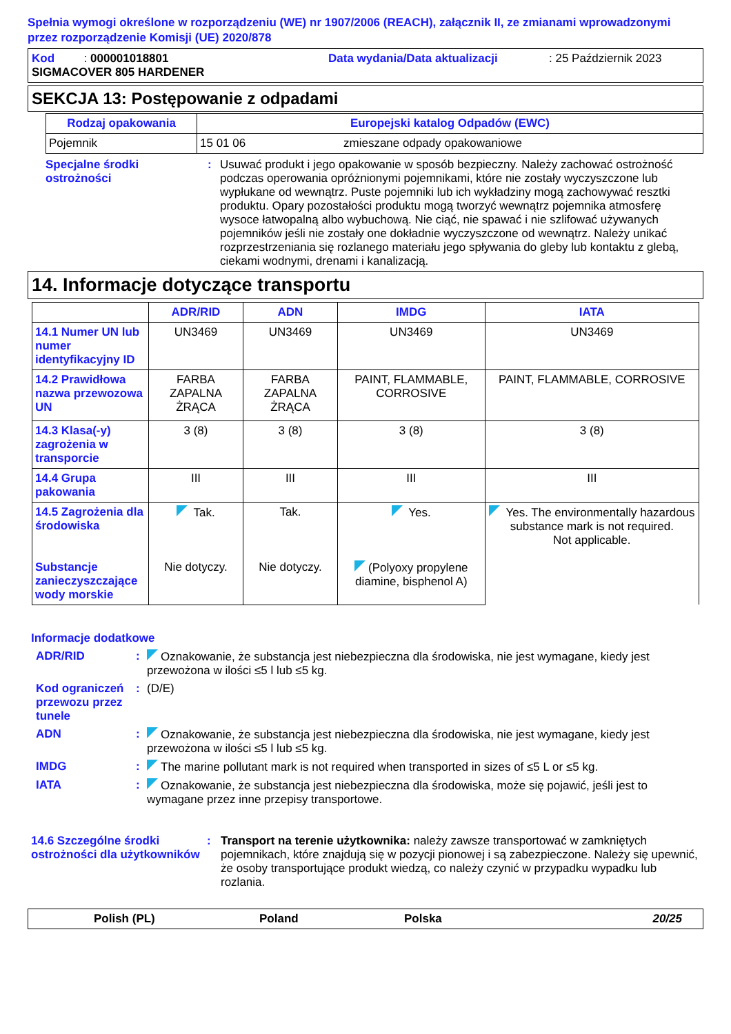Spełnia wymogi określone w rozporządzeniu (WE) nr 1907/2006 (REACH), załącznik II, ze zmianami wprowadzonymi przez rozporządzenie Komisji (UE) 2020/878
Kod : 000001018801 Data wydania/Data aktualizacji: 25 Październik 2023
SIGMACOVER 805 HARDENER
SEKCJA 13: Postępowanie z odpadami
| Rodzaj opakowania | Europejski katalog Odpadów (EWC) | |
| --- | --- | --- |
| Pojemnik | 15 01 06 | zmieszane odpady opakowaniowe |
Specjalne środki ostrożności
: Usuwać produkt i jego opakowanie w sposób bezpieczny. Należy zachować ostrożność podczas operowania opróżnionymi pojemnikami, które nie zostały wyczyszczone lub wypłukane od wewnątrz. Puste pojemniki lub ich wykładziny mogą zachowywać resztki produktu. Opary pozostałości produktu mogą tworzyć wewnątrz pojemnika atmosferę wysoce łatwopalną albo wybuchową. Nie ciąć, nie spawać i nie szlifować używanych pojemników jeśli nie zostały one dokładnie wyczyszczone od wewnątrz. Należy unikać rozprzestrzeniania się rozlanego materiału jego spływania do gleby lub kontaktu z glebą, ciekami wodnymi, drenami i kanalizacją.
14. Informacje dotyczące transportu
| | ADR/RID | ADN | IMDG | IATA |
| --- | --- | --- | --- | --- |
| 14.1 Numer UN lub numer identyfikacyjny ID | UN3469 | UN3469 | UN3469 | UN3469 |
| 14.2 Prawidłowa nazwa przewozowa UN | FARBA ZAPALNA ŻRĄCA | FARBA ZAPALNA ŻRĄCA | PAINT, FLAMMABLE, CORROSIVE | PAINT, FLAMMABLE, CORROSIVE |
| 14.3 Klasa(-y) zagrożenia w transporcie | 3 (8) | 3 (8) | 3 (8) | 3 (8) |
| 14.4 Grupa pakowania | III | III | III | III |
| 14.5 Zagrożenia dla środowiska | Tak. | Tak. | Yes. | Yes. The environmentally hazardous substance mark is not required. Not applicable. |
| Substancje zanieczyszczające wody morskie | Nie dotyczy. | Nie dotyczy. | (Polyoxy propylene diamine, bisphenol A) | |
Informacje dodatkowe
ADR/RID : Oznakowanie, że substancja jest niebezpieczna dla środowiska, nie jest wymagane, kiedy jest przewożona w ilości ≤5 l lub ≤5 kg.
Kod ograniczeń przewozu przez tunele
: (D/E)
ADN : Oznakowanie, że substancja jest niebezpieczna dla środowiska, nie jest wymagane, kiedy jest przewożona w ilości ≤5 l lub ≤5 kg.
IMDG : The marine pollutant mark is not required when transported in sizes of ≤5 L or ≤5 kg.
IATA : Oznakowanie, że substancja jest niebezpieczna dla środowiska, może się pojawić, jeśli jest to wymagane przez inne przepisy transportowe.
14.6 Szczególne środki ostrożności dla użytkowników
: Transport na terenie użytkownika: należy zawsze transportować w zamkniętych pojemnikach, które znajdują się w pozycji pionowej i są zabezpieczone. Należy się upewnić, że osoby transportujące produkt wiedzą, co należy czynić w przypadku wypadku lub rozlania.
Polish (PL) Poland Polska 20/25